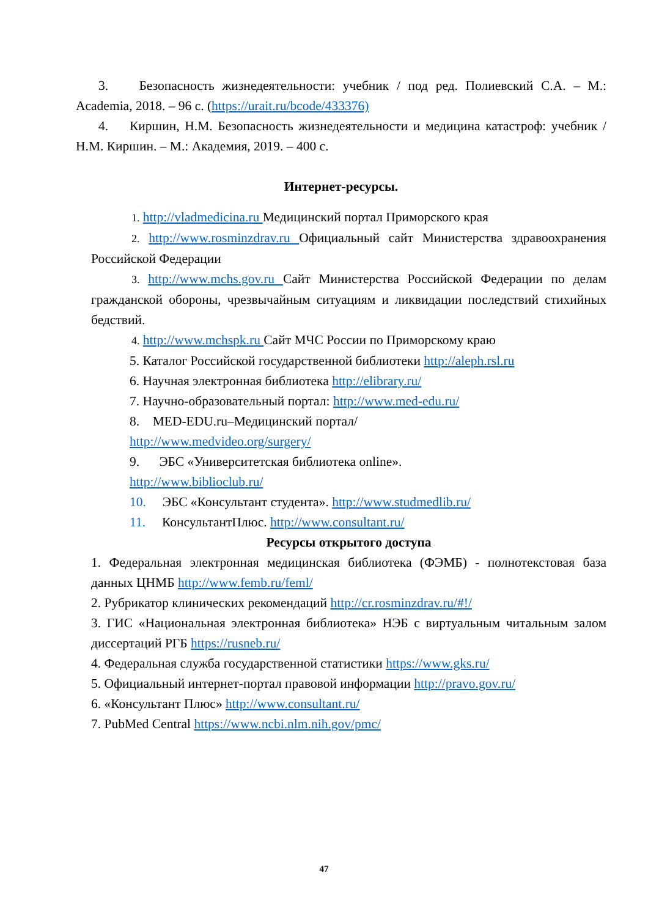3. Безопасность жизнедеятельности: учебник / под ред. Полиевский С.А. – М.: Academia, 2018. – 96 с. (https://urait.ru/bcode/433376)
4. Киршин, Н.М. Безопасность жизнедеятельности и медицина катастроф: учебник / Н.М. Киршин. – М.: Академия, 2019. – 400 с.
Интернет-ресурсы.
1. http://vladmedicina.ru Медицинский портал Приморского края
2. http://www.rosminzdrav.ru Официальный сайт Министерства здравоохранения Российской Федерации
3. http://www.mchs.gov.ru Сайт Министерства Российской Федерации по делам гражданской обороны, чрезвычайным ситуациям и ликвидации последствий стихийных бедствий.
4. http://www.mchspk.ru Сайт МЧС России по Приморскому краю
5. Каталог Российской государственной библиотеки http://aleph.rsl.ru
6. Научная электронная библиотека http://elibrary.ru/
7. Научно-образовательный портал: http://www.med-edu.ru/
8. MED-EDU.ru–Медицинский портал/
http://www.medvideo.org/surgery/
9. ЭБС «Университетская библиотека online».
http://www.biblioclub.ru/
10. ЭБС «Консультант студента». http://www.studmedlib.ru/
11. КонсультантПлюс. http://www.consultant.ru/
Ресурсы открытого доступа
1. Федеральная электронная медицинская библиотека (ФЭМБ) - полнотекстовая база данных ЦНМБ http://www.femb.ru/feml/
2. Рубрикатор клинических рекомендаций http://cr.rosminzdrav.ru/#!/
3. ГИС «Национальная электронная библиотека» НЭБ с виртуальным читальным залом диссертаций РГБ https://rusneb.ru/
4. Федеральная служба государственной статистики https://www.gks.ru/
5. Официальный интернет-портал правовой информации http://pravo.gov.ru/
6. «Консультант Плюс» http://www.consultant.ru/
7. PubMed Central https://www.ncbi.nlm.nih.gov/pmc/
47